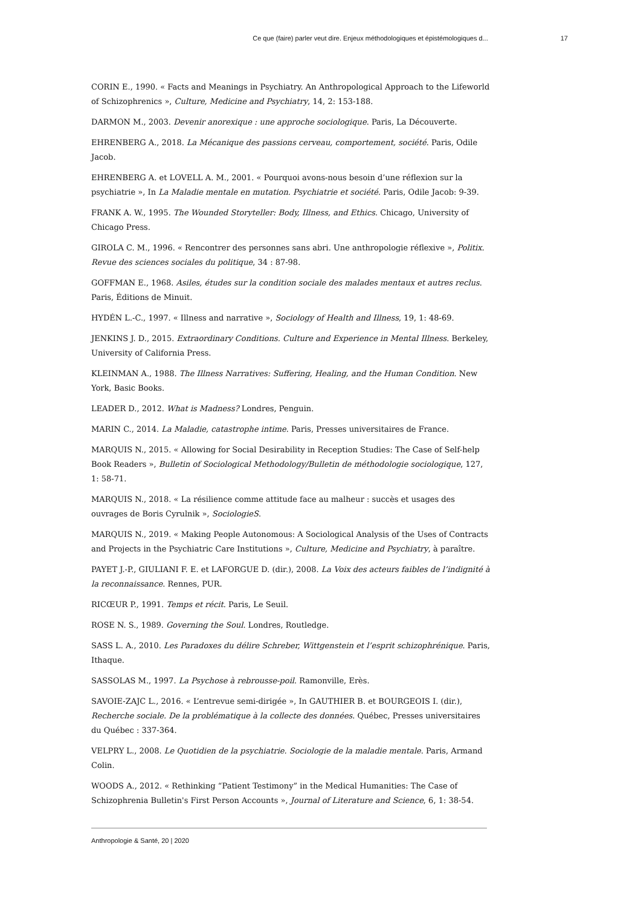Ce que (faire) parler veut dire. Enjeux méthodologiques et épistémologiques d... 17
CORIN E., 1990. « Facts and Meanings in Psychiatry. An Anthropological Approach to the Lifeworld of Schizophrenics », Culture, Medicine and Psychiatry, 14, 2: 153-188.
DARMON M., 2003. Devenir anorexique : une approche sociologique. Paris, La Découverte.
EHRENBERG A., 2018. La Mécanique des passions cerveau, comportement, société. Paris, Odile Jacob.
EHRENBERG A. et LOVELL A. M., 2001. « Pourquoi avons-nous besoin d’une réflexion sur la psychiatrie », In La Maladie mentale en mutation. Psychiatrie et société. Paris, Odile Jacob: 9-39.
FRANK A. W., 1995. The Wounded Storyteller: Body, Illness, and Ethics. Chicago, University of Chicago Press.
GIROLA C. M., 1996. « Rencontrer des personnes sans abri. Une anthropologie réflexive », Politix. Revue des sciences sociales du politique, 34 : 87-98.
GOFFMAN E., 1968. Asiles, études sur la condition sociale des malades mentaux et autres reclus. Paris, Éditions de Minuit.
HYDÉN L.-C., 1997. « Illness and narrative », Sociology of Health and Illness, 19, 1: 48-69.
JENKINS J. D., 2015. Extraordinary Conditions. Culture and Experience in Mental Illness. Berkeley, University of California Press.
KLEINMAN A., 1988. The Illness Narratives: Suffering, Healing, and the Human Condition. New York, Basic Books.
LEADER D., 2012. What is Madness? Londres, Penguin.
MARIN C., 2014. La Maladie, catastrophe intime. Paris, Presses universitaires de France.
MARQUIS N., 2015. « Allowing for Social Desirability in Reception Studies: The Case of Self-help Book Readers », Bulletin of Sociological Methodology/Bulletin de méthodologie sociologique, 127, 1: 58-71.
MARQUIS N., 2018. « La résilience comme attitude face au malheur : succès et usages des ouvrages de Boris Cyrulnik », SociologieS.
MARQUIS N., 2019. « Making People Autonomous: A Sociological Analysis of the Uses of Contracts and Projects in the Psychiatric Care Institutions », Culture, Medicine and Psychiatry, à paraître.
PAYET J.-P., GIULIANI F. E. et LAFORGUE D. (dir.), 2008. La Voix des acteurs faibles de l’indignité à la reconnaissance. Rennes, PUR.
RICŒUR P., 1991. Temps et récit. Paris, Le Seuil.
ROSE N. S., 1989. Governing the Soul. Londres, Routledge.
SASS L. A., 2010. Les Paradoxes du délire Schreber, Wittgenstein et l’esprit schizophrénique. Paris, Ithaque.
SASSOLAS M., 1997. La Psychose à rebrousse-poil. Ramonville, Erès.
SAVOIE-ZAJC L., 2016. « L’entrevue semi-dirigée », In GAUTHIER B. et BOURGEOIS I. (dir.), Recherche sociale. De la problématique à la collecte des données. Québec, Presses universitaires du Québec : 337-364.
VELPRY L., 2008. Le Quotidien de la psychiatrie. Sociologie de la maladie mentale. Paris, Armand Colin.
WOODS A., 2012. « Rethinking “Patient Testimony” in the Medical Humanities: The Case of Schizophrenia Bulletin's First Person Accounts », Journal of Literature and Science, 6, 1: 38-54.
Anthropologie & Santé, 20 | 2020